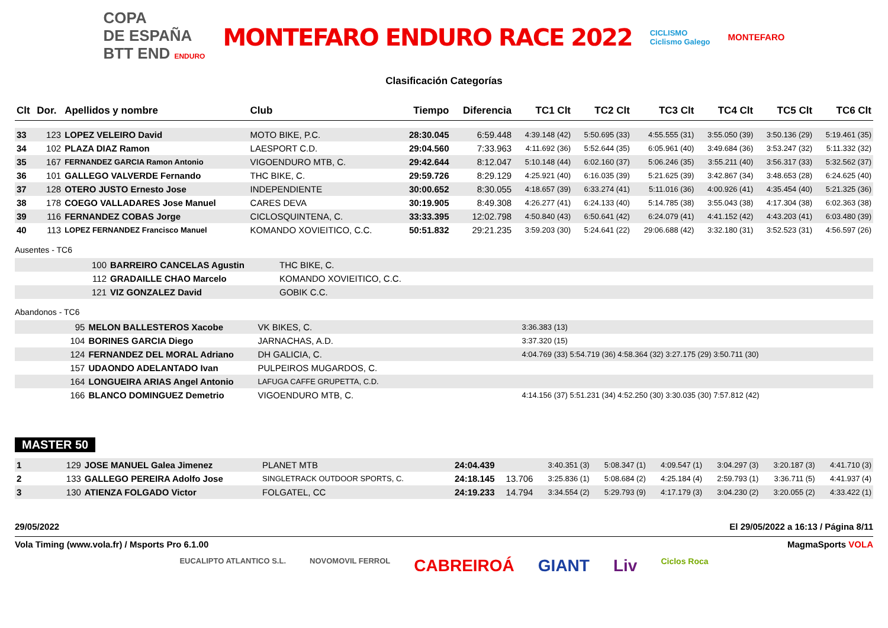COPA
DE ESPAÑA
BTT END ENDURO
MONTEFARO ENDURO RACE 2022
CICLISMO
Ciclismo Galego
MONTEFARO
Clasificación Categorías
| Clt | Dor. | Apellidos y nombre | Club | Tiempo | Diferencia | TC1 Clt | TC2 Clt | TC3 Clt | TC4 Clt | TC5 Clt | TC6 Clt |
| --- | --- | --- | --- | --- | --- | --- | --- | --- | --- | --- | --- |
| 33 | 123 | LOPEZ VELEIRO David | MOTO BIKE, P.C. | 28:30.045 | 6:59.448 | 4:39.148 (42) | 5:50.695 (33) | 4:55.555 (31) | 3:55.050 (39) | 3:50.136 (29) | 5:19.461 (35) |
| 34 | 102 | PLAZA DIAZ Ramon | LAESPORT C.D. | 29:04.560 | 7:33.963 | 4:11.692 (36) | 5:52.644 (35) | 6:05.961 (40) | 3:49.684 (36) | 3:53.247 (32) | 5:11.332 (32) |
| 35 | 167 | FERNANDEZ GARCIA Ramon Antonio | VIGOENDURO MTB, C. | 29:42.644 | 8:12.047 | 5:10.148 (44) | 6:02.160 (37) | 5:06.246 (35) | 3:55.211 (40) | 3:56.317 (33) | 5:32.562 (37) |
| 36 | 101 | GALLEGO VALVERDE Fernando | THC BIKE, C. | 29:59.726 | 8:29.129 | 4:25.921 (40) | 6:16.035 (39) | 5:21.625 (39) | 3:42.867 (34) | 3:48.653 (28) | 6:24.625 (40) |
| 37 | 128 | OTERO JUSTO Ernesto Jose | INDEPENDIENTE | 30:00.652 | 8:30.055 | 4:18.657 (39) | 6:33.274 (41) | 5:11.016 (36) | 4:00.926 (41) | 4:35.454 (40) | 5:21.325 (36) |
| 38 | 178 | COEGO VALLADARES Jose Manuel | CARES DEVA | 30:19.905 | 8:49.308 | 4:26.277 (41) | 6:24.133 (40) | 5:14.785 (38) | 3:55.043 (38) | 4:17.304 (38) | 6:02.363 (38) |
| 39 | 116 | FERNANDEZ COBAS Jorge | CICLOSQUINTENA, C. | 33:33.395 | 12:02.798 | 4:50.840 (43) | 6:50.641 (42) | 6:24.079 (41) | 4:41.152 (42) | 4:43.203 (41) | 6:03.480 (39) |
| 40 | 113 | LOPEZ FERNANDEZ Francisco Manuel | KOMANDO XOVIEITICO, C.C. | 50:51.832 | 29:21.235 | 3:59.203 (30) | 5:24.641 (22) | 29:06.688 (42) | 3:32.180 (31) | 3:52.523 (31) | 4:56.597 (26) |
Ausentes - TC6
| | 100 | BARREIRO CANCELAS Agustin | THC BIKE, C. |
| | 112 | GRADAILLE CHAO Marcelo | KOMANDO XOVIEITICO, C.C. |
| | 121 | VIZ GONZALEZ David | GOBIK C.C. |
Abandonos - TC6
| | 95 | MELON BALLESTEROS Xacobe | VK BIKES, C. | 3:36.383 (13) |
| | 104 | BORINES GARCIA Diego | JARNACHAS, A.D. | 3:37.320 (15) |
| | 124 | FERNANDEZ DEL MORAL Adriano | DH GALICIA, C. | 4:04.769 (33) 5:54.719 (36) 4:58.364 (32) 3:27.175 (29) 3:50.711 (30) |
| | 157 | UDAONDO ADELANTADO Ivan | PULPEIROS MUGARDOS, C. | |
| | 164 | LONGUEIRA ARIAS Angel Antonio | LAFUGA CAFFE GRUPETTA, C.D. | |
| | 166 | BLANCO DOMINGUEZ Demetrio | VIGOENDURO MTB, C. | 4:14.156 (37) 5:51.231 (34) 4:52.250 (30) 3:30.035 (30) 7:57.812 (42) |
MASTER 50
| 1 | 129 | JOSE MANUEL Galea Jimenez | PLANET MTB | 24:04.439 | | 3:40.351 (3) | 5:08.347 (1) | 4:09.547 (1) | 3:04.297 (3) | 3:20.187 (3) | 4:41.710 (3) |
| 2 | 133 | GALLEGO PEREIRA Adolfo Jose | SINGLETRACK OUTDOOR SPORTS, C. | 24:18.145 | 13.706 | 3:25.836 (1) | 5:08.684 (2) | 4:25.184 (4) | 2:59.793 (1) | 3:36.711 (5) | 4:41.937 (4) |
| 3 | 130 | ATIENZA FOLGADO Victor | FOLGATEL, CC | 24:19.233 | 14.794 | 3:34.554 (2) | 5:29.793 (9) | 4:17.179 (3) | 3:04.230 (2) | 3:20.055 (2) | 4:33.422 (1) |
29/05/2022 El 29/05/2022 a 16:13 / Página 8/11
Vola Timing (www.vola.fr) / Msports Pro 6.1.00 MagmaSports VOLA
EUCALIPTO ATLANTICO S.L. NOVOMOVIL FERROL CABREIROÁ GIANT Liv Ciclos Roca